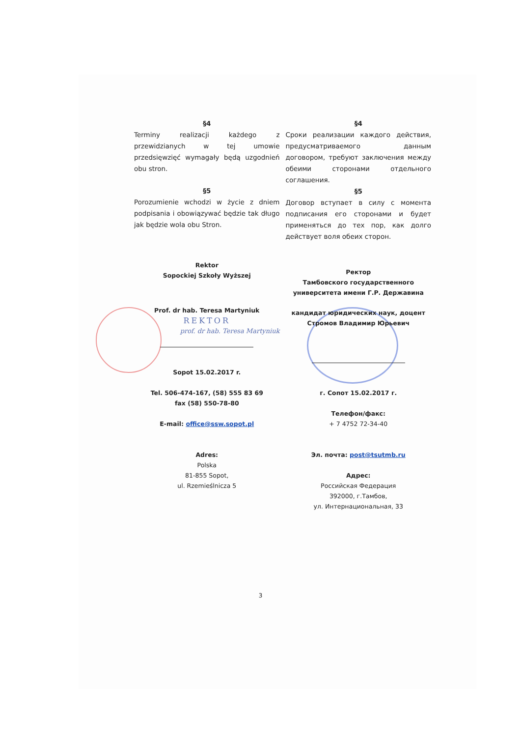§4
Terminy realizacji każdego z przewidzianych w tej umowie przedsięwzięć wymagały będą uzgodnień obu stron.
§5
Porozumienie wchodzi w życie z dniem podpisania i obowiązywać będzie tak długo jak będzie wola obu Stron.
Rektor
Sopockiej Szkoły Wyższej
Prof. dr hab. Teresa Martyniuk
REKTOR
prof. dr hab. Teresa Martyniuk
Sopot 15.02.2017 r.
Tel. 506-474-167, (58) 555 83 69
fax (58) 550-78-80
E-mail: office@ssw.sopot.pl
Adres:
Polska
81-855 Sopot,
ul. Rzemieślnicza 5
§4
Сроки реализации каждого действия, предусматриваемого данным договором, требуют заключения между обеими сторонами отдельного соглашения.
§5
Договор вступает в силу с момента подписания его сторонами и будет применяться до тех пор, как долго действует воля обеих сторон.
Ректор
Тамбовского государственного
университета имени Г.Р. Державина
кандидат юридических наук, доцент
Стромов Владимир Юрьевич
г. Сопот 15.02.2017 г.
Телефон/факс:
+ 7 4752 72-34-40
Эл. почта: post@tsutmb.ru
Адрес:
Российская Федерация
392000, г.Тамбов,
ул. Интернациональная, 33
3